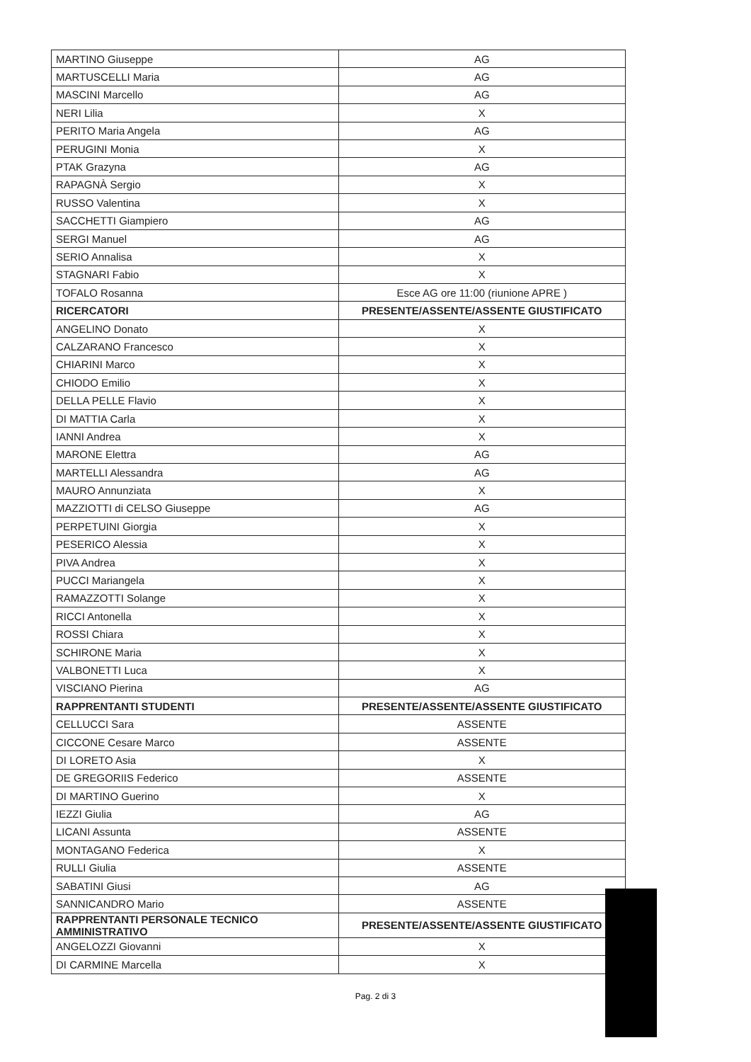| MARTINO Giuseppe | AG |
| MARTUSCELLI Maria | AG |
| MASCINI Marcello | AG |
| NERI Lilia | X |
| PERITO Maria Angela | AG |
| PERUGINI Monia | X |
| PTAK Grazyna | AG |
| RAPAGNÀ Sergio | X |
| RUSSO Valentina | X |
| SACCHETTI Giampiero | AG |
| SERGI Manuel | AG |
| SERIO Annalisa | X |
| STAGNARI Fabio | X |
| TOFALO Rosanna | Esce AG ore 11:00 (riunione APRE ) |
| RICERCATORI | PRESENTE/ASSENTE/ASSENTE GIUSTIFICATO |
| ANGELINO Donato | X |
| CALZARANO Francesco | X |
| CHIARINI Marco | X |
| CHIODO Emilio | X |
| DELLA PELLE Flavio | X |
| DI MATTIA Carla | X |
| IANNI Andrea | X |
| MARONE Elettra | AG |
| MARTELLI Alessandra | AG |
| MAURO Annunziata | X |
| MAZZIOTTI di CELSO Giuseppe | AG |
| PERPETUINI Giorgia | X |
| PESERICO Alessia | X |
| PIVA Andrea | X |
| PUCCI Mariangela | X |
| RAMAZZOTTI Solange | X |
| RICCI Antonella | X |
| ROSSI Chiara | X |
| SCHIRONE Maria | X |
| VALBONETTI Luca | X |
| VISCIANO Pierina | AG |
| RAPPRENTANTI STUDENTI | PRESENTE/ASSENTE/ASSENTE GIUSTIFICATO |
| CELLUCCI Sara | ASSENTE |
| CICCONE Cesare Marco | ASSENTE |
| DI LORETO Asia | X |
| DE GREGORIIS Federico | ASSENTE |
| DI MARTINO Guerino | X |
| IEZZI Giulia | AG |
| LICANI Assunta | ASSENTE |
| MONTAGANO Federica | X |
| RULLI Giulia | ASSENTE |
| SABATINI Giusi | AG |
| SANNICANDRO Mario | ASSENTE |
| RAPPRENTANTI PERSONALE TECNICO AMMINISTRATIVO | PRESENTE/ASSENTE/ASSENTE GIUSTIFICATO |
| ANGELOZZI Giovanni | X |
| DI CARMINE Marcella | X |
Pag. 2 di 3